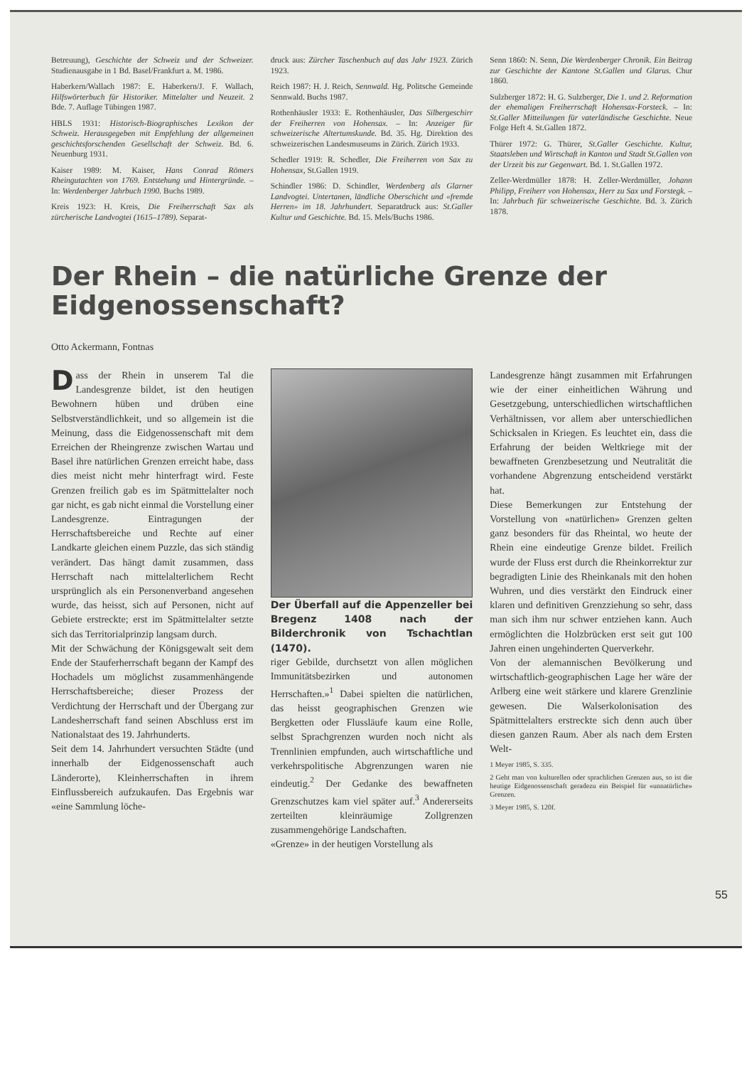Betreuung), Geschichte der Schweiz und der Schweizer. Studienausgabe in 1 Bd. Basel/Frankfurt a. M. 1986.
Haberkern/Wallach 1987: E. Haberkern/J. F. Wallach, Hilfswörterbuch für Historiker. Mittelalter und Neuzeit. 2 Bde. 7. Auflage Tübingen 1987.
HBLS 1931: Historisch-Biographisches Lexikon der Schweiz. Herausgegeben mit Empfehlung der allgemeinen geschichtsforschenden Gesellschaft der Schweiz. Bd. 6. Neuenburg 1931.
Kaiser 1989: M. Kaiser, Hans Conrad Römers Rheingutachten von 1769. Entstehung und Hintergründe. – In: Werdenberger Jahrbuch 1990. Buchs 1989.
Kreis 1923: H. Kreis, Die Freiherrschaft Sax als zürcherische Landvogtei (1615–1789). Separat-
druck aus: Zürcher Taschenbuch auf das Jahr 1923. Zürich 1923.
Reich 1987: H. J. Reich, Sennwald. Hg. Politsche Gemeinde Sennwald. Buchs 1987.
Rothenhäusler 1933: E. Rothenhäusler, Das Silbergeschirr der Freiherren von Hohensax. – In: Anzeiger für schweizerische Altertumskunde. Bd. 35. Hg. Direktion des schweizerischen Landesmuseums in Zürich. Zürich 1933.
Schedler 1919: R. Schedler, Die Freiherren von Sax zu Hohensax, St.Gallen 1919.
Schindler 1986: D. Schindler, Werdenberg als Glarner Landvogtei. Untertanen, ländliche Oberschicht und «fremde Herren» im 18. Jahrhundert. Separatdruck aus: St.Galler Kultur und Geschichte. Bd. 15. Mels/Buchs 1986.
Senn 1860: N. Senn, Die Werdenberger Chronik. Ein Beitrag zur Geschichte der Kantone St.Gallen und Glarus. Chur 1860.
Sulzberger 1872: H. G. Sulzberger, Die 1. und 2. Reformation der ehemaligen Freiherrschaft Hohensax-Forsteck. – In: St.Galler Mitteilungen für vaterländische Geschichte. Neue Folge Heft 4. St.Gallen 1872.
Thürer 1972: G. Thürer, St.Galler Geschichte. Kultur, Staatsleben und Wirtschaft in Kanton und Stadt St.Gallen von der Urzeit bis zur Gegenwart. Bd. 1. St.Gallen 1972.
Zeller-Werdmüller 1878: H. Zeller-Werdmüller, Johann Philipp, Freiherr von Hohensax, Herr zu Sax und Forstegk. – In: Jahrbuch für schweizerische Geschichte. Bd. 3. Zürich 1878.
Der Rhein – die natürliche Grenze der Eidgenossenschaft?
Otto Ackermann, Fontnas
Dass der Rhein in unserem Tal die Landesgrenze bildet, ist den heutigen Bewohnern hüben und drüben eine Selbstverständlichkeit, und so allgemein ist die Meinung, dass die Eidgenossenschaft mit dem Erreichen der Rheingrenze zwischen Wartau und Basel ihre natürlichen Grenzen erreicht habe, dass dies meist nicht mehr hinterfragt wird. Feste Grenzen freilich gab es im Spätmittelalter noch gar nicht, es gab nicht einmal die Vorstellung einer Landesgrenze. Eintragungen der Herrschaftsbereiche und Rechte auf einer Landkarte gleichen einem Puzzle, das sich ständig verändert. Das hängt damit zusammen, dass Herrschaft nach mittelalterlichem Recht ursprünglich als ein Personenverband angesehen wurde, das heisst, sich auf Personen, nicht auf Gebiete erstreckte; erst im Spätmittelalter setzte sich das Territorialprinzip langsam durch.
Mit der Schwächung der Königsgewalt seit dem Ende der Stauferherrschaft begann der Kampf des Hochadels um möglichst zusammenhängende Herrschaftsbereiche; dieser Prozess der Verdichtung der Herrschaft und der Übergang zur Landesherrschaft fand seinen Abschluss erst im Nationalstaat des 19. Jahrhunderts.
Seit dem 14. Jahrhundert versuchten Städte (und innerhalb der Eidgenossenschaft auch Länderorte), Kleinherrschaften in ihrem Einflussbereich aufzukaufen. Das Ergebnis war «eine Sammlung löche-
Der Überfall auf die Appenzeller bei Bregenz 1408 nach der Bilderchronik von Tschachtlan (1470).
riger Gebilde, durchsetzt von allen möglichen Immunitätsbezirken und autonomen Herrschaften.»<sup>1</sup> Dabei spielten die natürlichen, das heisst geographischen Grenzen wie Bergketten oder Flussläufe kaum eine Rolle, selbst Sprachgrenzen wurden noch nicht als Trennlinien empfunden, auch wirtschaftliche und verkehrspolitische Abgrenzungen waren nie eindeutig.<sup>2</sup> Der Gedanke des bewaffneten Grenzschutzes kam viel später auf.<sup>3</sup> Andererseits zerteilten kleinräumige Zollgrenzen zusammengehörige Landschaften.
«Grenze» in der heutigen Vorstellung als
Landesgrenze hängt zusammen mit Erfahrungen wie der einer einheitlichen Währung und Gesetzgebung, unterschiedlichen wirtschaftlichen Verhältnissen, vor allem aber unterschiedlichen Schicksalen in Kriegen. Es leuchtet ein, dass die Erfahrung der beiden Weltkriege mit der bewaffneten Grenzbesetzung und Neutralität die vorhandene Abgrenzung entscheidend verstärkt hat.
Diese Bemerkungen zur Entstehung der Vorstellung von «natürlichen» Grenzen gelten ganz besonders für das Rheintal, wo heute der Rhein eine eindeutige Grenze bildet. Freilich wurde der Fluss erst durch die Rheinkorrektur zur begradigten Linie des Rheinkanals mit den hohen Wuhren, und dies verstärkt den Eindruck einer klaren und definitiven Grenzziehung so sehr, dass man sich ihm nur schwer entziehen kann. Auch ermöglichten die Holzbrücken erst seit gut 100 Jahren einen ungehinderten Querverkehr.
Von der alemannischen Bevölkerung und wirtschaftlich-geographischen Lage her wäre der Arlberg eine weit stärkere und klarere Grenzlinie gewesen. Die Walserkolonisation des Spätmittelalters erstreckte sich denn auch über diesen ganzen Raum. Aber als nach dem Ersten Welt-
1 Meyer 1985, S. 335.
2 Geht man von kulturellen oder sprachlichen Grenzen aus, so ist die heutige Eidgenossenschaft geradezu ein Beispiel für «unnatürliche» Grenzen.
3 Meyer 1985, S. 120f.
55